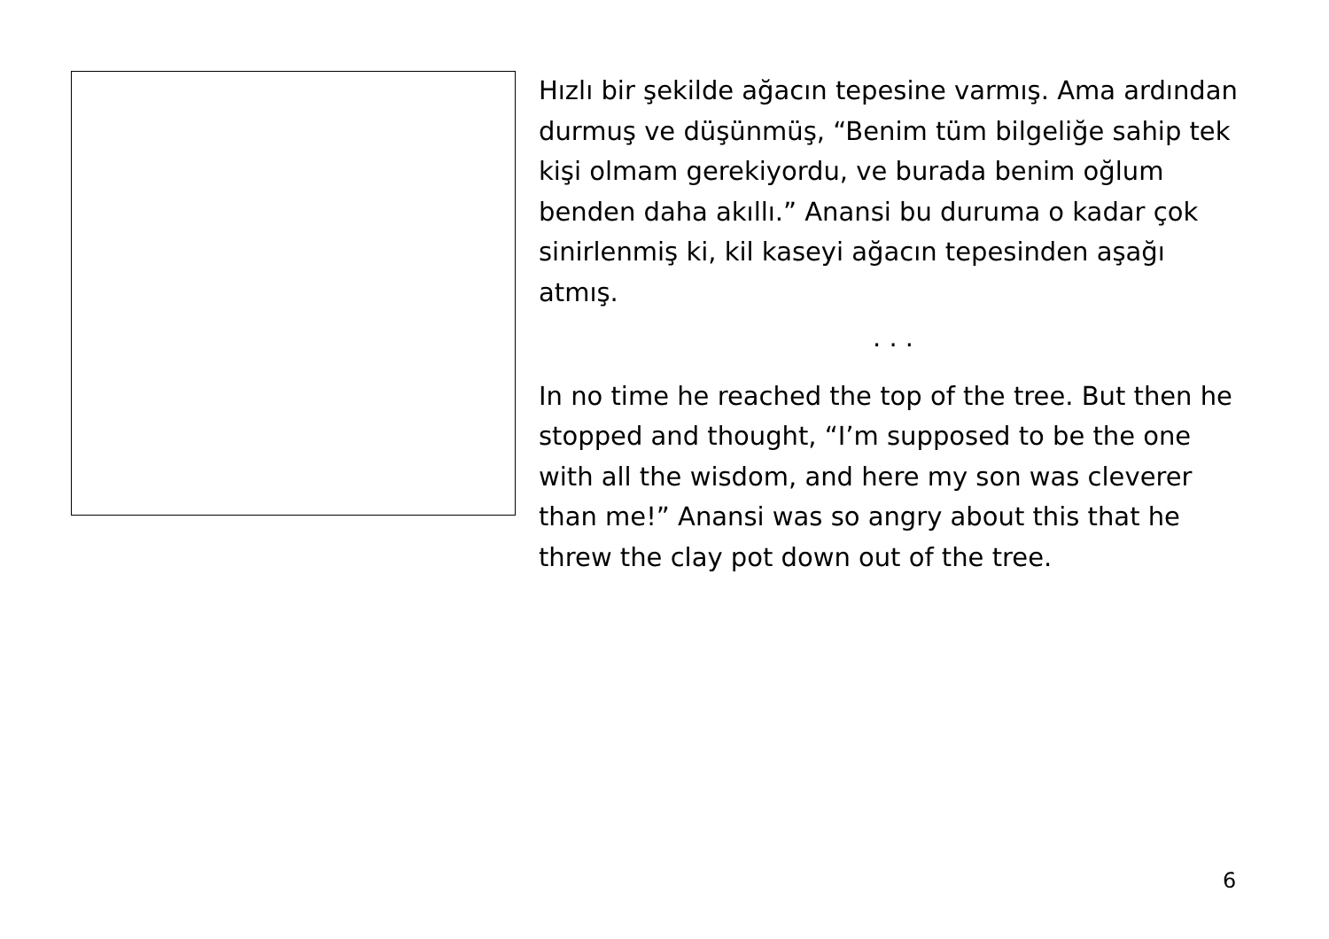Hızlı bir şekilde ağacın tepesine varmış. Ama ardından durmuş ve düşünmüş, “Benim tüm bilgeliğe sahip tek kişi olmam gerekiyordu, ve burada benim oğlum benden daha akıllı.” Anansi bu duruma o kadar çok sinirlenmiş ki, kil kaseyi ağacın tepesinden aşağı atmış.
. . .
In no time he reached the top of the tree. But then he stopped and thought, “I’m supposed to be the one with all the wisdom, and here my son was cleverer than me!” Anansi was so angry about this that he threw the clay pot down out of the tree.
6